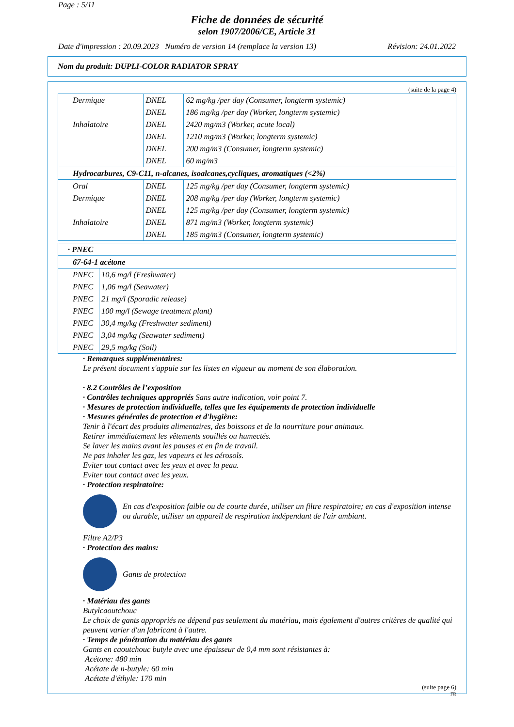Page : 5/11
Fiche de données de sécurité
selon 1907/2006/CE, Article 31
Date d'impression : 20.09.2023 Numéro de version 14 (remplace la version 13) Révision: 24.01.2022
Nom du produit: DUPLI-COLOR RADIATOR SPRAY
(suite de la page 4)
| Dermique | DNEL | 62 mg/kg /per day (Consumer, longterm systemic) |
| | DNEL | 186 mg/kg /per day (Worker, longterm systemic) |
| Inhalatoire | DNEL | 2420 mg/m3 (Worker, acute local) |
| | DNEL | 1210 mg/m3 (Worker, longterm systemic) |
| | DNEL | 200 mg/m3 (Consumer, longterm systemic) |
| | DNEL | 60 mg/m3 |
| Hydrocarbures, C9-C11, n-alcanes, isoalcanes,cycliques, aromatiques (<2%) | | |
| Oral | DNEL | 125 mg/kg /per day (Consumer, longterm systemic) |
| Dermique | DNEL | 208 mg/kg /per day (Worker, longterm systemic) |
| | DNEL | 125 mg/kg /per day (Consumer, longterm systemic) |
| Inhalatoire | DNEL | 871 mg/m3 (Worker, longterm systemic) |
| | DNEL | 185 mg/m3 (Consumer, longterm systemic) |
| · PNEC | |
| 67-64-1 acétone | |
| PNEC | 10,6 mg/l (Freshwater) |
| PNEC | 1,06 mg/l (Seawater) |
| PNEC | 21 mg/l (Sporadic release) |
| PNEC | 100 mg/l (Sewage treatment plant) |
| PNEC | 30,4 mg/kg (Freshwater sediment) |
| PNEC | 3,04 mg/kg (Seawater sediment) |
| PNEC | 29,5 mg/kg (Soil) |
· Remarques supplémentaires:
Le présent document s'appuie sur les listes en vigueur au moment de son élaboration.
· 8.2 Contrôles de l’exposition
· Contrôles techniques appropriés Sans autre indication, voir point 7.
· Mesures de protection individuelle, telles que les équipements de protection individuelle
· Mesures générales de protection et d'hygiène:
Tenir à l'écart des produits alimentaires, des boissons et de la nourriture pour animaux.
Retirer immédiatement les vêtements souillés ou humectés.
Se laver les mains avant les pauses et en fin de travail.
Ne pas inhaler les gaz, les vapeurs et les aérosols.
Eviter tout contact avec les yeux et avec la peau.
Eviter tout contact avec les yeux.
· Protection respiratoire:
En cas d'exposition faible ou de courte durée, utiliser un filtre respiratoire; en cas d'exposition intense ou durable, utiliser un appareil de respiration indépendant de l'air ambiant.
Filtre A2/P3
· Protection des mains:
Gants de protection
· Matériau des gants
Butylcaoutchouc
Le choix de gants appropriés ne dépend pas seulement du matériau, mais également d'autres critères de qualité qui peuvent varier d'un fabricant à l'autre.
· Temps de pénétration du matériau des gants
Gants en caoutchouc butyle avec une épaisseur de 0,4 mm sont résistantes à:
Acétone: 480 min
Acétate de n-butyle: 60 min
Acétate d'éthyle: 170 min
(suite page 6)
FR